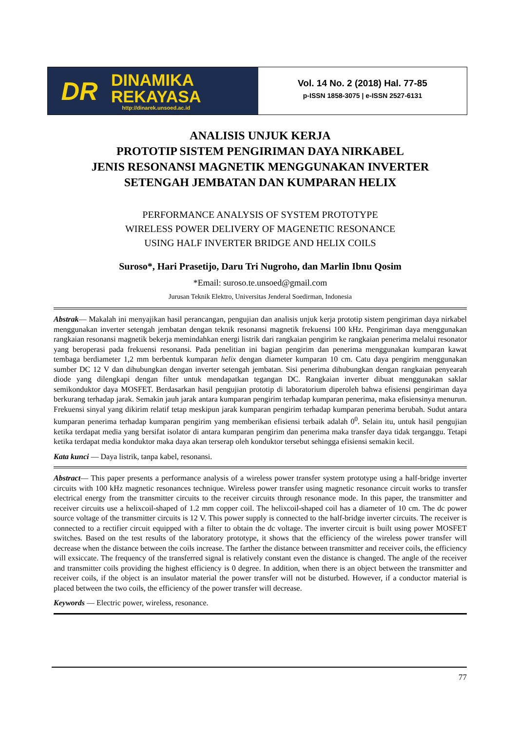DR
DINAMIKA
REKAYASA
http://dinarek.unsoed.ac.id
Vol. 14 No. 2 (2018) Hal. 77-85
p-ISSN 1858-3075 | e-ISSN 2527-6131
ANALISIS UNJUK KERJA
PROTOTIP SISTEM PENGIRIMAN DAYA NIRKABEL
JENIS RESONANSI MAGNETIK MENGGUNAKAN INVERTER
SETENGAH JEMBATAN DAN KUMPARAN HELIX
PERFORMANCE ANALYSIS OF SYSTEM PROTOTYPE
WIRELESS POWER DELIVERY OF MAGENETIC RESONANCE
USING HALF INVERTER BRIDGE AND HELIX COILS
Suroso*, Hari Prasetijo, Daru Tri Nugroho, dan Marlin Ibnu Qosim
*Email: suroso.te.unsoed@gmail.com
Jurusan Teknik Elektro, Universitas Jenderal Soedirman, Indonesia
Abstrak— Makalah ini menyajikan hasil perancangan, pengujian dan analisis unjuk kerja prototip sistem pengiriman daya nirkabel menggunakan inverter setengah jembatan dengan teknik resonansi magnetik frekuensi 100 kHz. Pengiriman daya menggunakan rangkaian resonansi magnetik bekerja memindahkan energi listrik dari rangkaian pengirim ke rangkaian penerima melalui resonator yang beroperasi pada frekuensi resonansi. Pada penelitian ini bagian pengirim dan penerima menggunakan kumparan kawat tembaga berdiameter 1,2 mm berbentuk kumparan helix dengan diameter kumparan 10 cm. Catu daya pengirim menggunakan sumber DC 12 V dan dihubungkan dengan inverter setengah jembatan. Sisi penerima dihubungkan dengan rangkaian penyearah diode yang dilengkapi dengan filter untuk mendapatkan tegangan DC. Rangkaian inverter dibuat menggunakan saklar semikonduktor daya MOSFET. Berdasarkan hasil pengujian prototip di laboratorium diperoleh bahwa efisiensi pengiriman daya berkurang terhadap jarak. Semakin jauh jarak antara kumparan pengirim terhadap kumparan penerima, maka efisiensinya menurun. Frekuensi sinyal yang dikirim relatif tetap meskipun jarak kumparan pengirim terhadap kumparan penerima berubah. Sudut antara kumparan penerima terhadap kumparan pengirim yang memberikan efisiensi terbaik adalah 0<sup>0</sup>. Selain itu, untuk hasil pengujian ketika terdapat media yang bersifat isolator di antara kumparan pengirim dan penerima maka transfer daya tidak terganggu. Tetapi ketika terdapat media konduktor maka daya akan terserap oleh konduktor tersebut sehingga efisiensi semakin kecil.
Kata kunci — Daya listrik, tanpa kabel, resonansi.
Abstract— This paper presents a performance analysis of a wireless power transfer system prototype using a half-bridge inverter circuits with 100 kHz magnetic resonances technique. Wireless power transfer using magnetic resonance circuit works to transfer electrical energy from the transmitter circuits to the receiver circuits through resonance mode. In this paper, the transmitter and receiver circuits use a helixcoil-shaped of 1.2 mm copper coil. The helixcoil-shaped coil has a diameter of 10 cm. The dc power source voltage of the transmitter circuits is 12 V. This power supply is connected to the half-bridge inverter circuits. The receiver is connected to a rectifier circuit equipped with a filter to obtain the dc voltage. The inverter circuit is built using power MOSFET switches. Based on the test results of the laboratory prototype, it shows that the efficiency of the wireless power transfer will decrease when the distance between the coils increase. The farther the distance between transmitter and receiver coils, the efficiency will exsiccate. The frequency of the transferred signal is relatively constant even the distance is changed. The angle of the receiver and transmitter coils providing the highest efficiency is 0 degree. In addition, when there is an object between the transmitter and receiver coils, if the object is an insulator material the power transfer will not be disturbed. However, if a conductor material is placed between the two coils, the efficiency of the power transfer will decrease.
Keywords — Electric power, wireless, resonance.
77